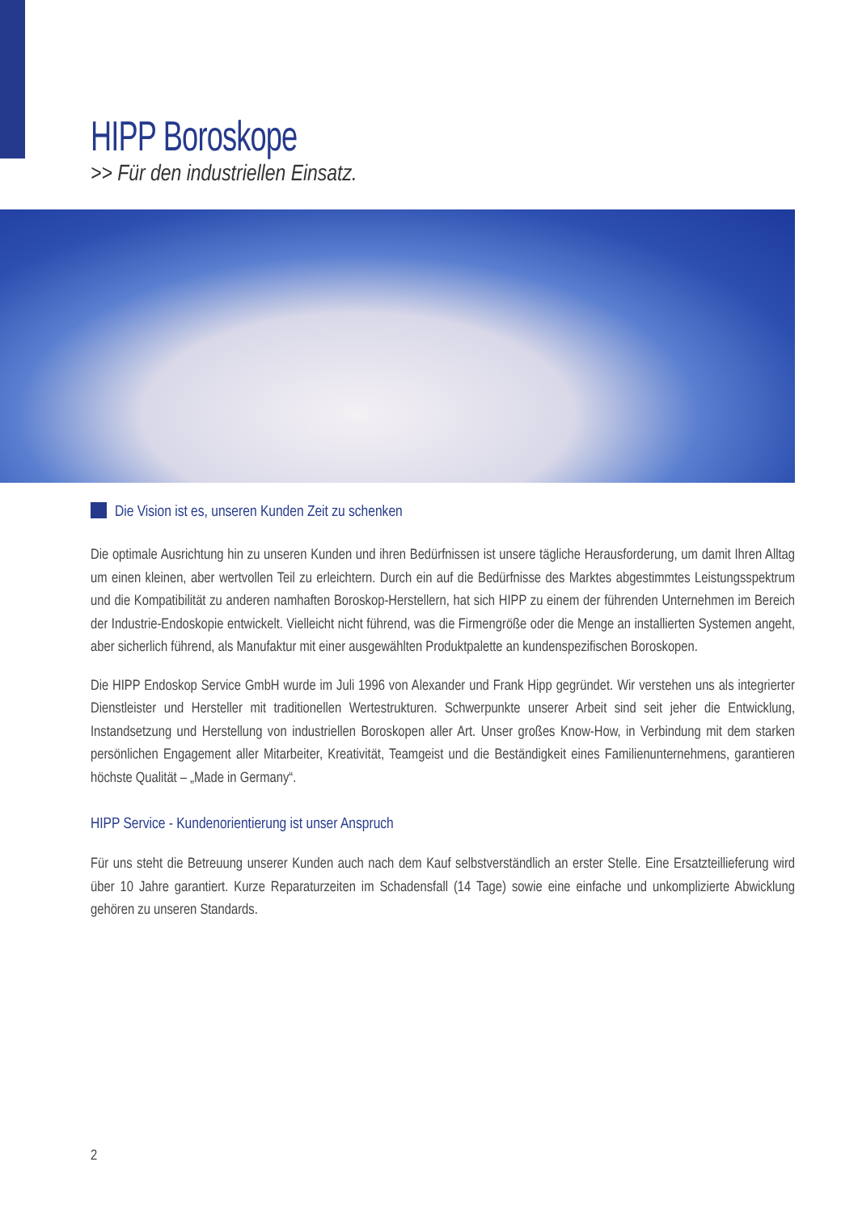HIPP Boroskope
>> Für den industriellen Einsatz.
Die Vision ist es, unseren Kunden Zeit zu schenken
Die optimale Ausrichtung hin zu unseren Kunden und ihren Bedürfnissen ist unsere tägliche Herausforderung, um damit Ihren Alltag um einen kleinen, aber wertvollen Teil zu erleichtern. Durch ein auf die Bedürfnisse des Marktes abgestimmtes Leistungs­spektrum und die Kompatibilität zu anderen namhaften Boroskop-Herstellern, hat sich HIPP zu einem der führenden Unternehmen im Bereich der Industrie-Endoskopie entwickelt. Vielleicht nicht führend, was die Firmengröße oder die Menge an installierten Systemen angeht, aber sicherlich führend, als Manufaktur mit einer ausgewählten Produktpalette an kundenspezifischen Boroskopen.
Die HIPP Endoskop Service GmbH wurde im Juli 1996 von Alexander und Frank Hipp gegründet. Wir verstehen uns als integrier­ter Dienstleister und Hersteller mit traditionellen Wertestrukturen. Schwerpunkte unserer Arbeit sind seit jeher die Entwicklung, Instandsetzung und Herstellung von industriellen Boroskopen aller Art. Unser großes Know-How, in Verbindung mit dem starken persönlichen Engagement aller Mitarbeiter, Kreativität, Teamgeist und die Beständigkeit eines Familienunternehmens, garantieren höchste Qualität – „Made in Germany“.
HIPP Service - Kundenorientierung ist unser Anspruch
Für uns steht die Betreuung unserer Kunden auch nach dem Kauf selbstverständlich an erster Stelle. Eine Ersatzteillieferung wird über 10 Jahre garantiert. Kurze Reparaturzeiten im Schadensfall (14 Tage) sowie eine einfache und unkomplizierte Abwicklung gehören zu unseren Standards.
2